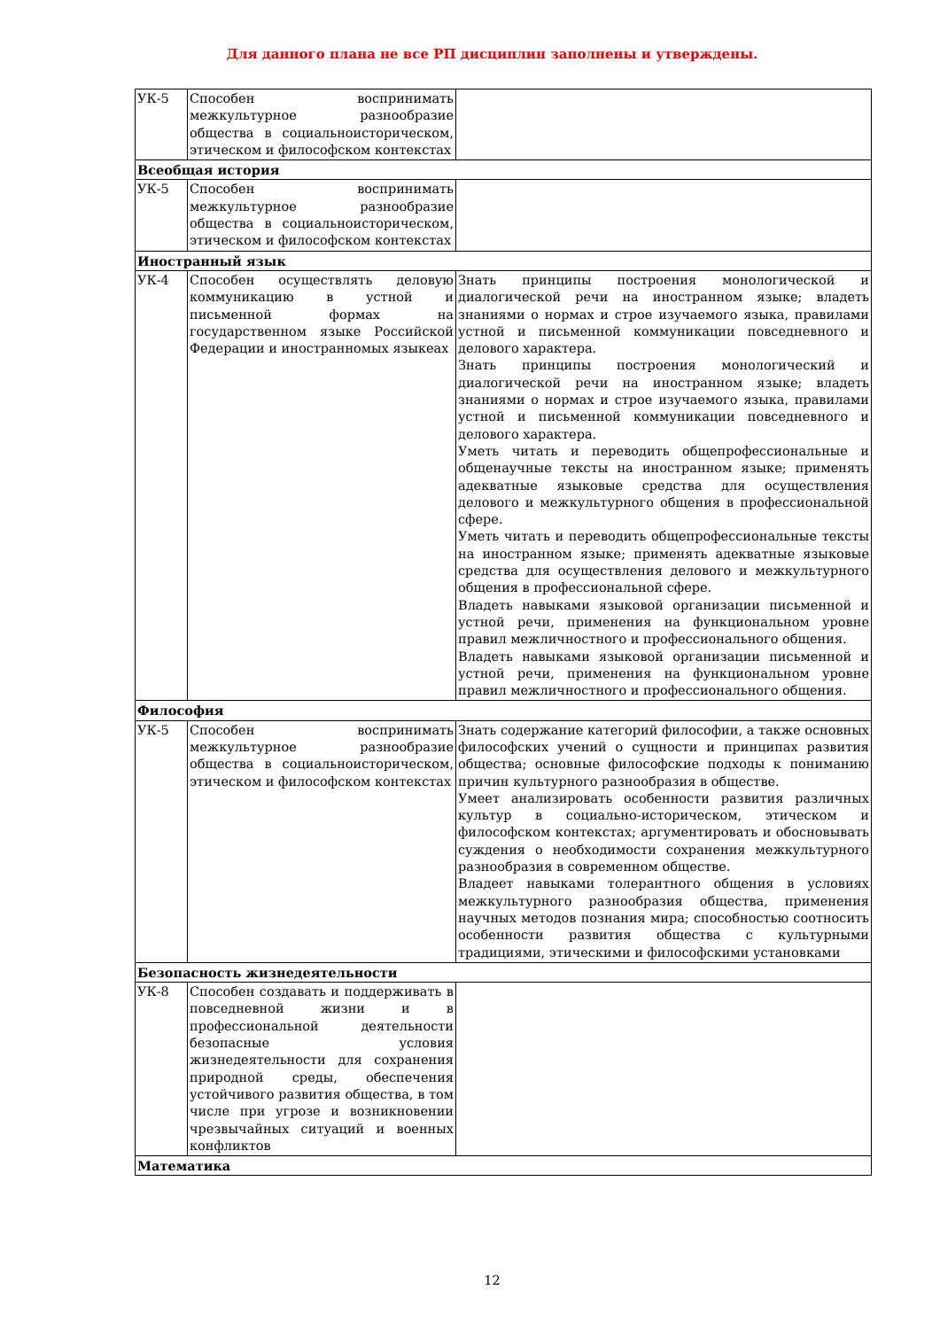Для данного плана не все РП дисциплин заполнены и утверждены.
| УК-5 | Способен воспринимать межкультурное разнообразие общества в социальноисторическом, этическом и философском контекстах | |
| Всеобщая история | | |
| УК-5 | Способен воспринимать межкультурное разнообразие общества в социальноисторическом, этическом и философском контекстах | |
| Иностранный язык | | |
| УК-4 | Способен осуществлять деловую коммуникацию в устной и письменной формах на государственном языке Российской Федерации и иностранномых языкеах | Знать принципы построения монологической и диалогической речи на иностранном языке; владеть знаниями о нормах и строе изучаемого языка, правилами устной и письменной коммуникации повседневного и делового характера. Знать принципы построения монологический и диалогической речи на иностранном языке; владеть знаниями о нормах и строе изучаемого языка, правилами устной и письменной коммуникации повседневного и делового характера. Уметь читать и переводить общепрофессиональные и общенаучные тексты на иностранном языке; применять адекватные языковые средства для осуществления делового и межкультурного общения в профессиональной сфере. Уметь читать и переводить общепрофессиональные тексты на иностранном языке; применять адекватные языковые средства для осуществления делового и межкультурного общения в профессиональной сфере. Владеть навыками языковой организации письменной и устной речи, применения на функциональном уровне правил межличностного и профессионального общения. Владеть навыками языковой организации письменной и устной речи, применения на функциональном уровне правил межличностного и профессионального общения. |
| Философия | | |
| УК-5 | Способен воспринимать межкультурное разнообразие общества в социальноисторическом, этическом и философском контекстах | Знать содержание категорий философии, а также основных философских учений о сущности и принципах развития общества; основные философские подходы к пониманию причин культурного разнообразия в обществе. Умеет анализировать особенности развития различных культур в социально-историческом, этическом и философском контекстах; аргументировать и обосновывать суждения о необходимости сохранения межкультурного разнообразия в современном обществе. Владеет навыками толерантного общения в условиях межкультурного разнообразия общества, применения научных методов познания мира; способностью соотносить особенности развития общества с культурными традициями, этическими и философскими установками |
| Безопасность жизнедеятельности | | |
| УК-8 | Способен создавать и поддерживать в повседневной жизни и в профессиональной деятельности безопасные условия жизнедеятельности для сохранения природной среды, обеспечения устойчивого развития общества, в том числе при угрозе и возникновении чрезвычайных ситуаций и военных конфликтов | |
| Математика | | |
12